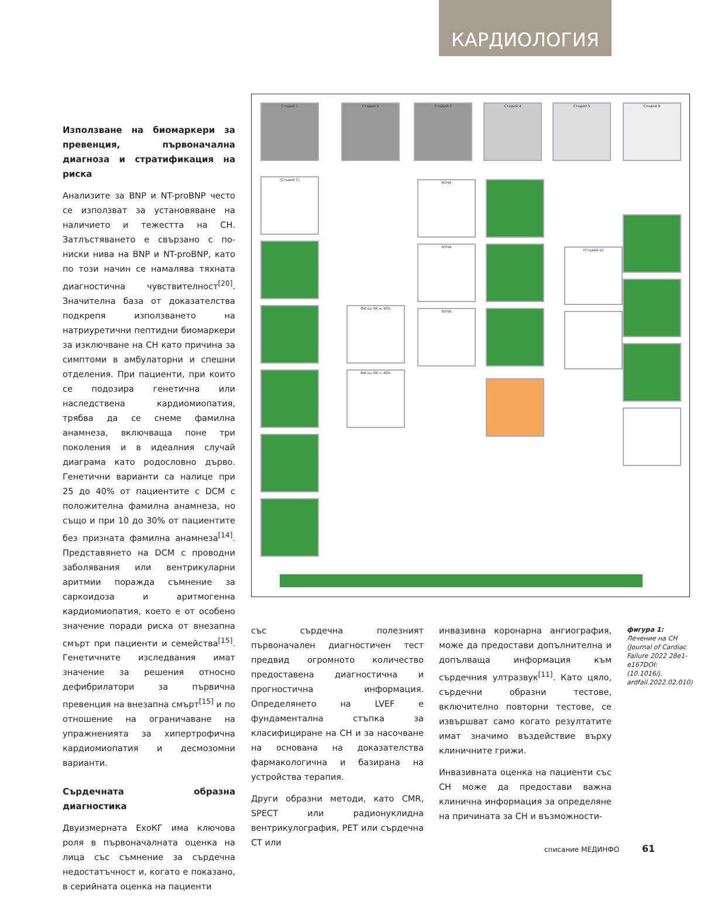КАРДИОЛОГИЯ
Използване на биомаркери за превенция, първоначална диагноза и стратификация на риска
Анализите за BNP и NT-proBNP често се използват за установяване на наличието и тежестта на СН. Затлъстяването е свързано с по-ниски нива на BNP и NT-proBNP, като по този начин се намалява тяхната диагностична чувствителност<sup>[20]</sup>. Значителна база от доказателства подкрепя използването на натриуретични пептидни биомаркери за изключване на СН като причина за симптоми в амбулаторни и спешни отделения. При пациенти, при които се подозира генетична или наследствена кардиомиопатия, трябва да се снеме фамилна анамнеза, включваща поне три поколения и в идеалния случай диаграма като родословно дърво. Генетични варианти са налице при 25 до 40% от пациентите с DCM с положителна фамилна анамнеза, но също и при 10 до 30% от пациентите без призната фамилна анамнеза<sup>[14]</sup>. Представянето на DCM с проводни заболявания или вентрикуларни аритмии поражда съмнение за саркоидоза и аритмогенна кардиомиопатия, което е от особено значение поради риска от внезапна смърт при пациенти и семейства<sup>[15]</sup>. Генетичните изследвания имат значение за решения относно дефибрилатори за първична превенция на внезапна смърт<sup>[15]</sup> и по отношение на ограничаване на упражненията за хипертрофична кардиомиопатия и десмозомни варианти.
Сърдечната образна диагностика
Двуизмерната ЕхоКГ има ключова роля в първоначалната оценка на лица със съмнение за сърдечна недостатъчност и, когато е показано, в серийната оценка на пациенти
Стадий 1 Стадий 2 Стадий 3 Стадий 4 Стадий 5 Стадий 6
(Стадий С)
ФИ на ЛК ≤ 40%
ФИ на ЛК > 40%
NYHA
NYHA
NYHA
(Стадий D)
със сърдечна полезният първоначален диагностичен тест предвид огромното количество предоставена диагностична и прогностична информация. Определянето на LVEF е фундаментална стъпка за класифициране на СН и за насочване на основана на доказателства фармакологична и базирана на устройства терапия.
Други образни методи, като CMR, SPECT или радионуклидна вентрикулография, PET или сърдечна CT или
инвазивна коронарна ангиография, може да предостави допълнителна и допълваща информация към сърдечния ултразвук<sup>[11]</sup>. Като цяло, сърдечни образни тестове, включително повторни тестове, се извършват само когато резултатите имат значимо въздействие върху клиничните грижи.
Инвазивната оценка на пациенти със СН може да предостави важна клинична информация за определяне на причината за СН и възможности-
фигура 1:
Лечение на СН (Journal of Cardiac Failure 2022 28e1-e167DOI: (10.1016/j. ardfail.2022.02.010)
списание МЕДИНФО 61